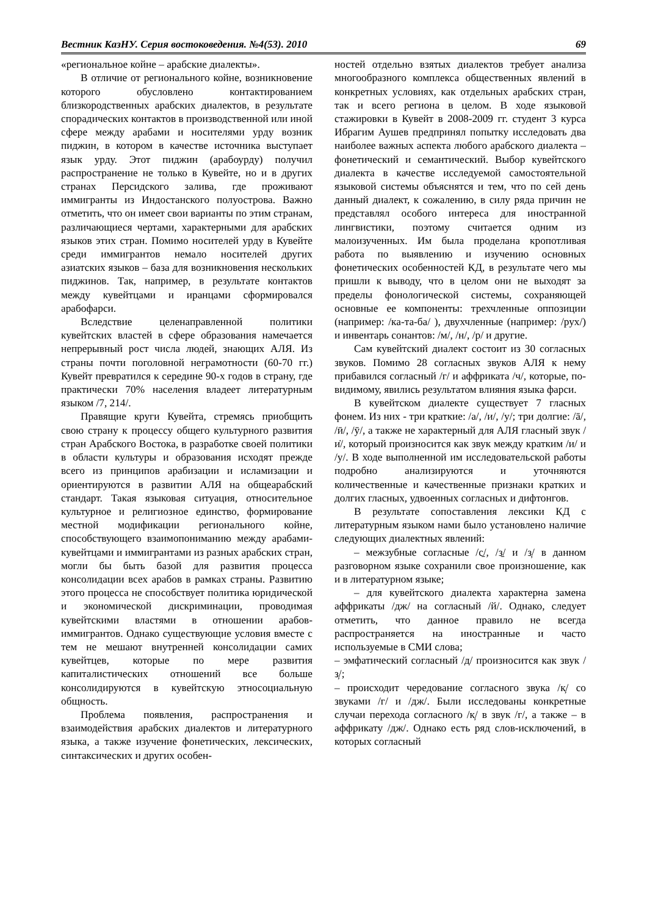Вестник КазНУ. Серия востоковедения. №4(53). 2010 69
«региональное койне – арабские диалекты».
В отличие от регионального койне, возникновение которого обусловлено контактированием близкородственных арабских диалектов, в результате спорадических контактов в производственной или иной сфере между арабами и носителями урду возник пиджин, в котором в качестве источника выступает язык урду. Этот пиджин (арабоурду) получил распространение не только в Кувейте, но и в других странах Персидского залива, где проживают иммигранты из Индостанского полуострова. Важно отметить, что он имеет свои варианты по этим странам, различающиеся чертами, характерными для арабских языков этих стран. Помимо носителей урду в Кувейте среди иммигрантов немало носителей других азиатских языков – база для возникновения нескольких пиджинов. Так, например, в результате контактов между кувейтцами и иранцами сформировался арабофарси.
Вследствие целенаправленной политики кувейтских властей в сфере образования намечается непрерывный рост числа людей, знающих АЛЯ. Из страны почти поголовной неграмотности (60-70 гг.) Кувейт превратился к середине 90-х годов в страну, где практически 70% населения владеет литературным языком /7, 214/.
Правящие круги Кувейта, стремясь приобщить свою страну к процессу общего культурного развития стран Арабского Востока, в разработке своей политики в области культуры и образования исходят прежде всего из принципов арабизации и исламизации и ориентируются в развитии АЛЯ на общеарабский стандарт. Такая языковая ситуация, относительное культурное и религиозное единство, формирование местной модификации регионального койне, способствующего взаимопониманию между арабами-кувейтцами и иммигрантами из разных арабских стран, могли бы быть базой для развития процесса консолидации всех арабов в рамках страны. Развитию этого процесса не способствует политика юридической и экономической дискриминации, проводимая кувейтскими властями в отношении арабов-иммигрантов. Однако существующие условия вместе с тем не мешают внутренней консолидации самих кувейтцев, которые по мере развития капиталистических отношений все больше консолидируются в кувейтскую этносоциальную общность.
Проблема появления, распространения и взаимодействия арабских диалектов и литературного языка, а также изучение фонетических, лексических, синтаксических и других особен-
ностей отдельно взятых диалектов требует анализа многообразного комплекса общественных явлений в конкретных условиях, как отдельных арабских стран, так и всего региона в целом. В ходе языковой стажировки в Кувейт в 2008-2009 гг. студент 3 курса Ибрагим Аушев предпринял попытку исследовать два наиболее важных аспекта любого арабского диалекта – фонетический и семантический. Выбор кувейтского диалекта в качестве исследуемой самостоятельной языковой системы объяснятся и тем, что по сей день данный диалект, к сожалению, в силу ряда причин не представлял особого интереса для иностранной лингвистики, поэтому считается одним из малоизученных. Им была проделана кропотливая работа по выявлению и изучению основных фонетических особенностей КД, в результате чего мы пришли к выводу, что в целом они не выходят за пределы фонологической системы, сохраняющей основные ее компоненты: трехчленные оппозиции (например: /ка-та-ба/ ), двухчленные (например: /рух/) и инвентарь сонантов: /м/, /н/, /р/ и другие.
Сам кувейтский диалект состоит из 30 согласных звуков. Помимо 28 согласных звуков АЛЯ к нему прибавился согласный /г/ и аффриката /ч/, которые, по-видимому, явились результатом влияния языка фарси.
В кувейтском диалекте существует 7 гласных фонем. Из них - три краткие: /а/, /и/, /у/; три долгие: /ā/, /ӣ/, /ӯ/, а также не характерный для АЛЯ гласный звук /и̇/, который произносится как звук между кратким /и/ и /у/. В ходе выполненной им исследовательской работы подробно анализируются и уточняются количественные и качественные признаки кратких и долгих гласных, удвоенных согласных и дифтонгов.
В результате сопоставления лексики КД с литературным языком нами было установлено наличие следующих диалектных явлений:
– межзубные согласные /с̱/, /з̱/ и /з̦/ в данном разговорном языке сохранили свое произношение, как и в литературном языке;
– для кувейтского диалекта характерна замена аффрикаты /дж/ на согласный /й/. Однако, следует отметить, что данное правило не всегда распространяется на иностранные и часто используемые в СМИ слова;
– эмфатический согласный /д/ произносится как звук /з̦/;
– происходит чередование согласного звука /к̦/ со звуками /г/ и /дж/. Были исследованы конкретные случаи перехода согласного /к̦/ в звук /г/, а также – в аффрикату /дж/. Однако есть ряд слов-исключений, в которых согласный